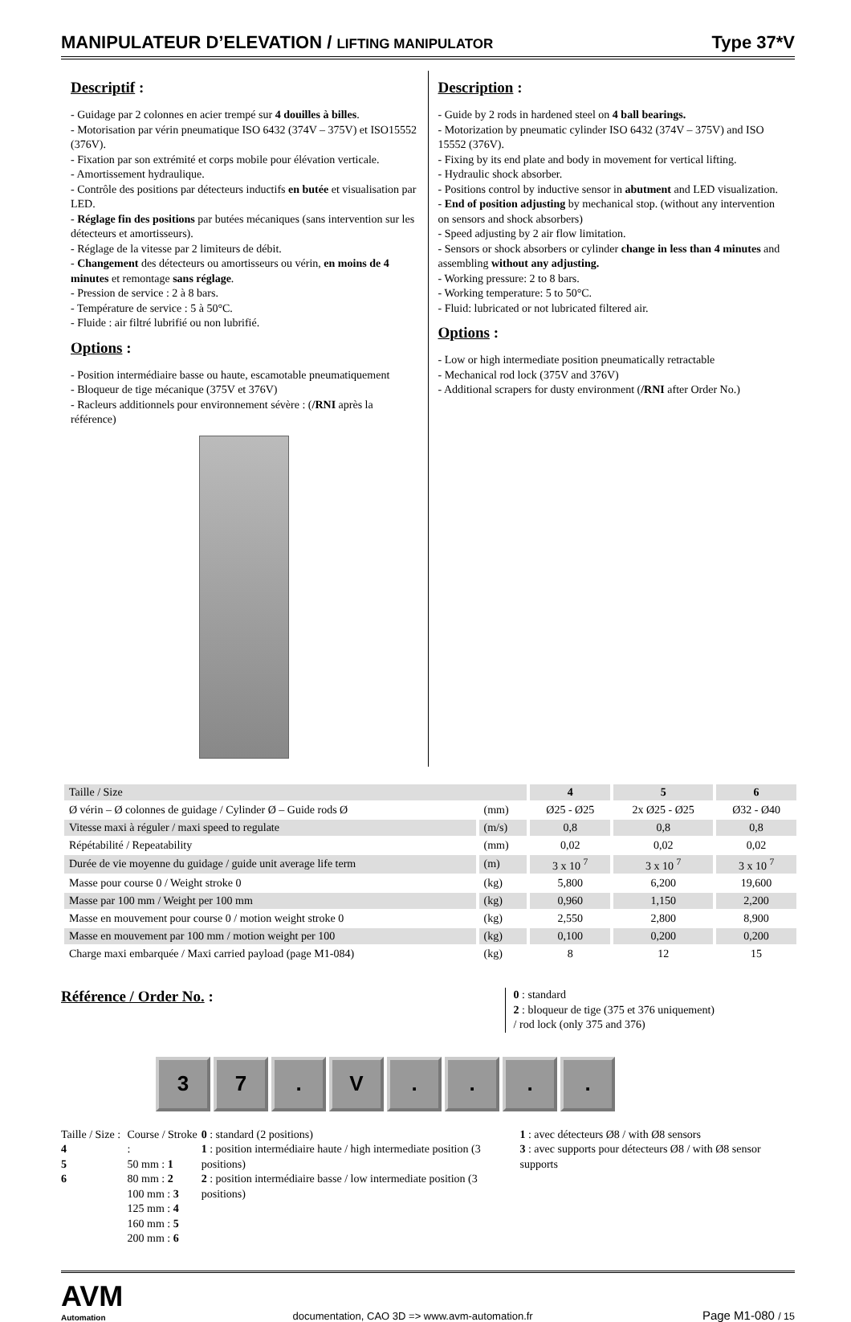MANIPULATEUR D’ELEVATION / LIFTING MANIPULATOR
Type 37*V
Descriptif :
- Guidage par 2 colonnes en acier trempé sur 4 douilles à billes.
- Motorisation par vérin pneumatique ISO 6432 (374V – 375V) et ISO15552 (376V).
- Fixation par son extrémité et corps mobile pour élévation verticale.
- Amortissement hydraulique.
- Contrôle des positions par détecteurs inductifs en butée et visualisation par LED.
- Réglage fin des positions par butées mécaniques (sans intervention sur les détecteurs et amortisseurs).
- Réglage de la vitesse par 2 limiteurs de débit.
- Changement des détecteurs ou amortisseurs ou vérin, en moins de 4 minutes et remontage sans réglage.
- Pression de service : 2 à 8 bars.
- Température de service : 5 à 50°C.
- Fluide : air filtré lubrifié ou non lubrifié.
Options :
- Position intermédiaire basse ou haute, escamotable pneumatiquement
- Bloqueur de tige mécanique (375V et 376V)
- Racleurs additionnels pour environnement sévère : (/RNI après la référence)
Description :
- Guide by 2 rods in hardened steel on 4 ball bearings.
- Motorization by pneumatic cylinder ISO 6432 (374V – 375V) and ISO 15552 (376V).
- Fixing by its end plate and body in movement for vertical lifting.
- Hydraulic shock absorber.
- Positions control by inductive sensor in abutment and LED visualization.
- End of position adjusting by mechanical stop. (without any intervention on sensors and shock absorbers)
- Speed adjusting by 2 air flow limitation.
- Sensors or shock absorbers or cylinder change in less than 4 minutes and assembling without any adjusting.
- Working pressure: 2 to 8 bars.
- Working temperature: 5 to 50°C.
- Fluid: lubricated or not lubricated filtered air.
Options :
- Low or high intermediate position pneumatically retractable
- Mechanical rod lock (375V and 376V)
- Additional scrapers for dusty environment (/RNI after Order No.)
| Taille / Size | | 4 | 5 | 6 |
| Ø vérin – Ø colonnes de guidage / Cylinder Ø – Guide rods Ø | (mm) | Ø25 - Ø25 | 2x Ø25 - Ø25 | Ø32 - Ø40 |
| Vitesse maxi à réguler / maxi speed to regulate | (m/s) | 0,8 | 0,8 | 0,8 |
| Répétabilité / Repeatability | (mm) | 0,02 | 0,02 | 0,02 |
| Durée de vie moyenne du guidage / guide unit average life term | (m) | 3 x 10 <sup>7</sup> | 3 x 10 <sup>7</sup> | 3 x 10 <sup>7</sup> |
| Masse pour course 0 / Weight stroke 0 | (kg) | 5,800 | 6,200 | 19,600 |
| Masse par 100 mm / Weight per 100 mm | (kg) | 0,960 | 1,150 | 2,200 |
| Masse en mouvement pour course 0 / motion weight stroke 0 | (kg) | 2,550 | 2,800 | 8,900 |
| Masse en mouvement par 100 mm / motion weight per 100 | (kg) | 0,100 | 0,200 | 0,200 |
| Charge maxi embarquée / Maxi carried payload (page M1-084) | (kg) | 8 | 12 | 15 |
Référence / Order No. :
0 : standard
2 : bloqueur de tige (375 et 376 uniquement)
/ rod lock (only 375 and 376)
3 7 . V . . . .
Taille / Size : 4
5
6
Course / Stroke :
50 mm : 1
80 mm : 2
100 mm : 3
125 mm : 4
160 mm : 5
200 mm : 6
0 : standard (2 positions)
1 : position intermédiaire haute / high intermediate position (3 positions)
2 : position intermédiaire basse / low intermediate position (3 positions)
1 : avec détecteurs Ø8 / with Ø8 sensors
3 : avec supports pour détecteurs Ø8 / with Ø8 sensor supports
AVM
Automation
documentation, CAO 3D => www.avm-automation.fr
Page M1-080 / 15